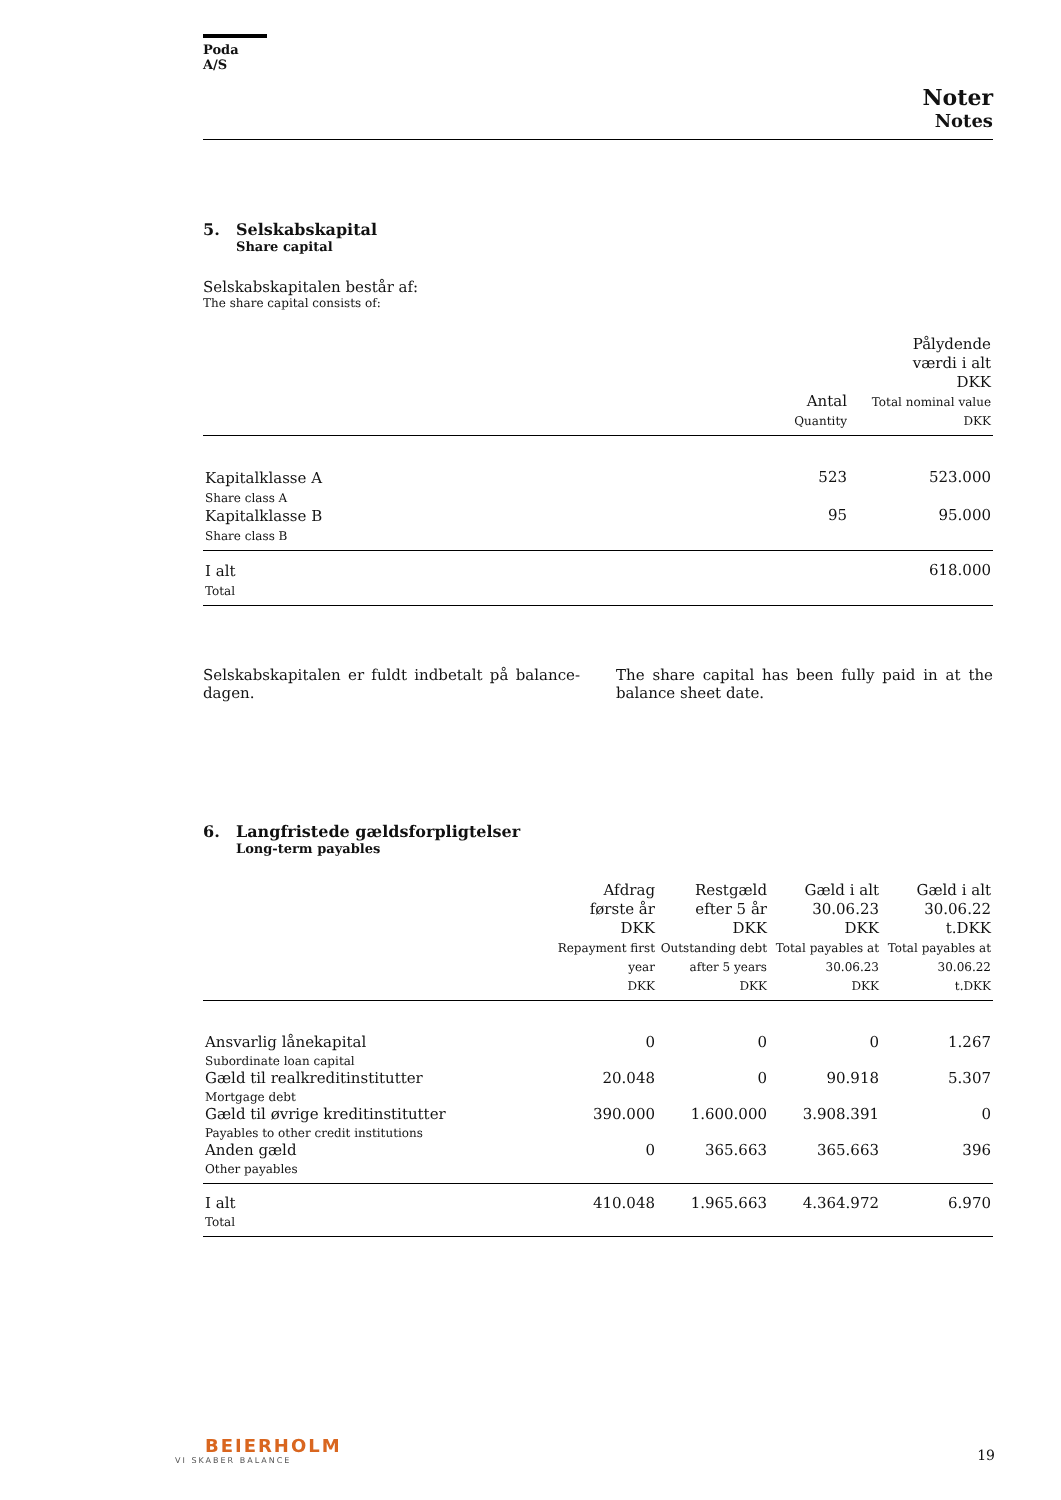Poda A/S
Noter
Notes
5. Selskabskapital
Share capital
Selskabskapitalen består af:
The share capital consists of:
| | Antal Quantity | Pålydende værdi i alt DKK Total nominal value DKK |
| --- | --- | --- |
| Kapitalklasse A Share class A | 523 | 523.000 |
| Kapitalklasse B Share class B | 95 | 95.000 |
| I alt Total | | 618.000 |
Selskabskapitalen er fuldt indbetalt på balance-dagen.
The share capital has been fully paid in at the balance sheet date.
6. Langfristede gældsforpligtelser
Long-term payables
| | Afdrag første år DKK Repayment first year DKK | Restgæld efter 5 år DKK Outstanding debt after 5 years DKK | Gæld i alt 30.06.23 DKK Total payables at 30.06.23 DKK | Gæld i alt 30.06.22 t.DKK Total payables at 30.06.22 t.DKK |
| --- | --- | --- | --- | --- |
| Ansvarlig lånekapital Subordinate loan capital | 0 | 0 | 0 | 1.267 |
| Gæld til realkreditinstitutter Mortgage debt | 20.048 | 0 | 90.918 | 5.307 |
| Gæld til øvrige kreditinstitutter Payables to other credit institutions | 390.000 | 1.600.000 | 3.908.391 | 0 |
| Anden gæld Other payables | 0 | 365.663 | 365.663 | 396 |
| I alt Total | 410.048 | 1.965.663 | 4.364.972 | 6.970 |
BEIERHOLM
VI SKABER BALANCE
19